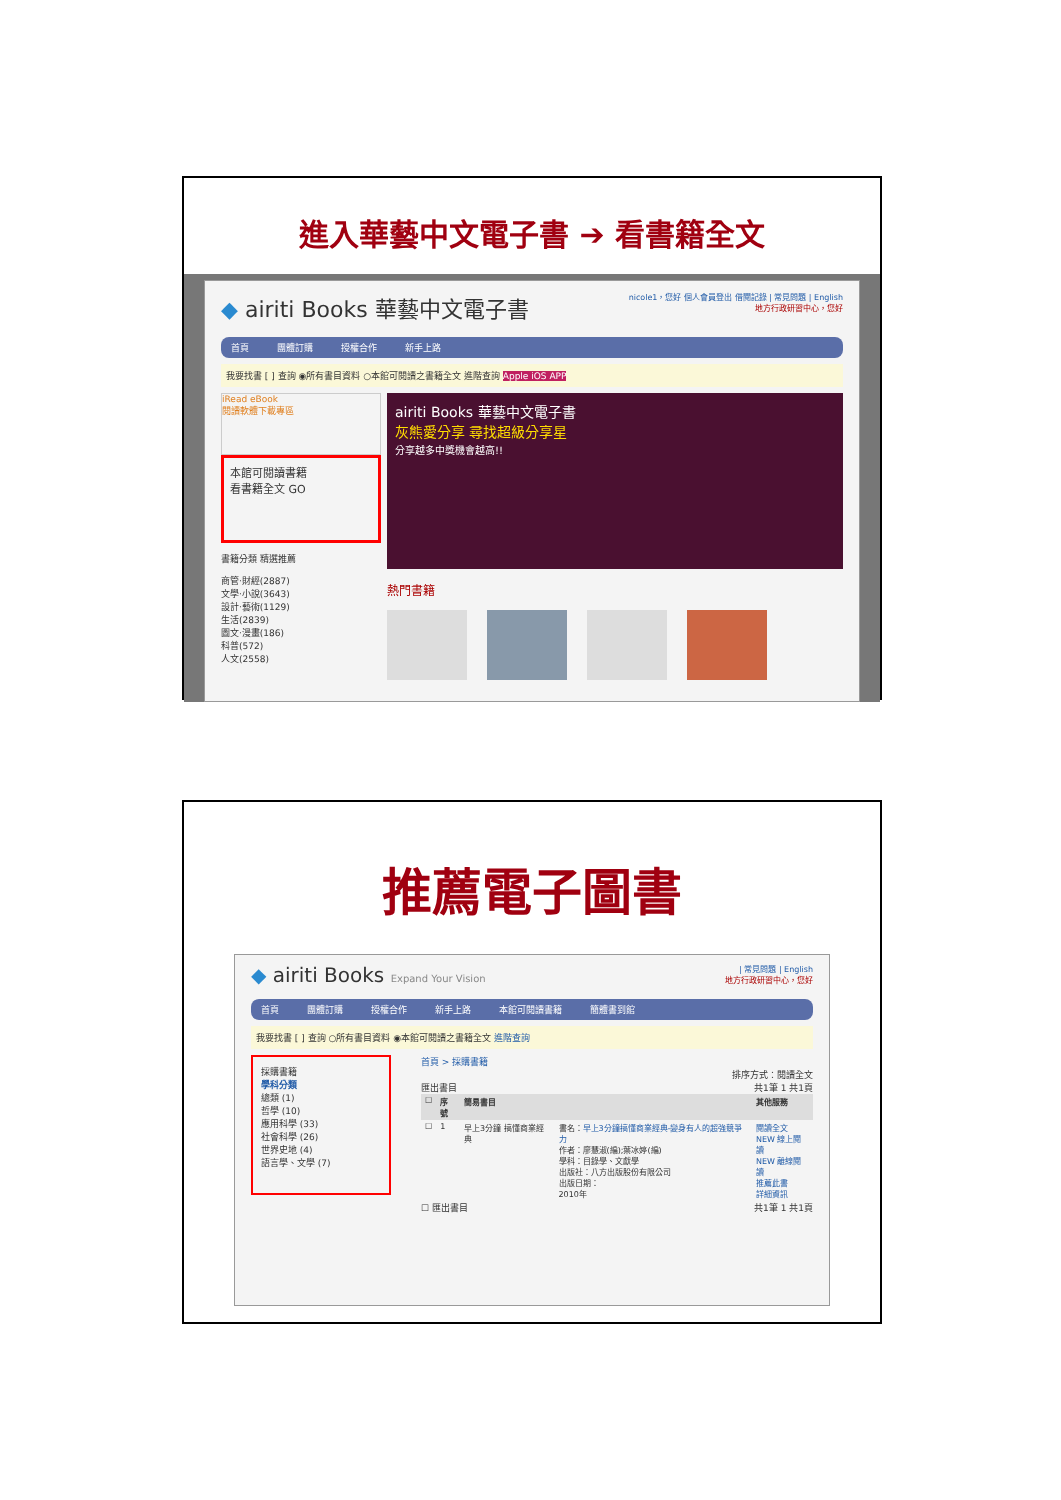進入華藝中文電子書 ➔ 看書籍全文
◆ airiti Books 華藝中文電子書
nicole1，您好 個人會員登出 借閱記錄 | 常見問題 | English
地方行政研習中心，您好
首頁 團體訂購 授權合作 新手上路
我要找書 [ ] 查詢 ◉所有書目資料 ○本館可閱讀之書籍全文 進階查詢 Apple iOS APP
iRead eBook
閱讀軟體下載專區
本館可閱讀書籍
看書籍全文 GO
書籍分類 精選推薦
商管‧財經(2887)
文學‧小說(3643)
設計‧藝術(1129)
生活(2839)
圖文‧漫畫(186)
科普(572)
人文(2558)
airiti Books 華藝中文電子書
灰熊愛分享 尋找超級分享星
分享越多中獎機會越高!!
熱門書籍
推薦電子圖書
◆ airiti Books Expand Your Vision
| 常見問題 | English
地方行政研習中心，您好
首頁 團體訂購 授權合作 新手上路 本館可閱讀書籍 簡體書到館
我要找書 [ ] 查詢 ○所有書目資料 ◉本館可閱讀之書籍全文 進階查詢
採購書籍
學科分類
總類 (1)
哲學 (10)
應用科學 (33)
社會科學 (26)
世界史地 (4)
語言學、文學 (7)
首頁 > 採購書籍
排序方式：閱讀全文
匯出書目 共1筆 1 共1頁
| ☐ | 序號 | 簡易書目 | | 其他服務 |
| --- | --- | --- | --- | --- |
| ☐ | 1 | 早上3分鐘 搞懂商業經典 | 書名： 早上3分鐘搞懂商業經典-變身有人的超強競爭力 作者：廖慧淑(編);葉冰婷(編) 學科：目錄學、文獻學 出版社：八方出版股份有限公司 出版日期： 2010年 | 閱讀全文 NEW 線上閱讀 NEW 離線閱讀 推薦此書 詳細資訊 |
☐ 匯出書目 共1筆 1 共1頁